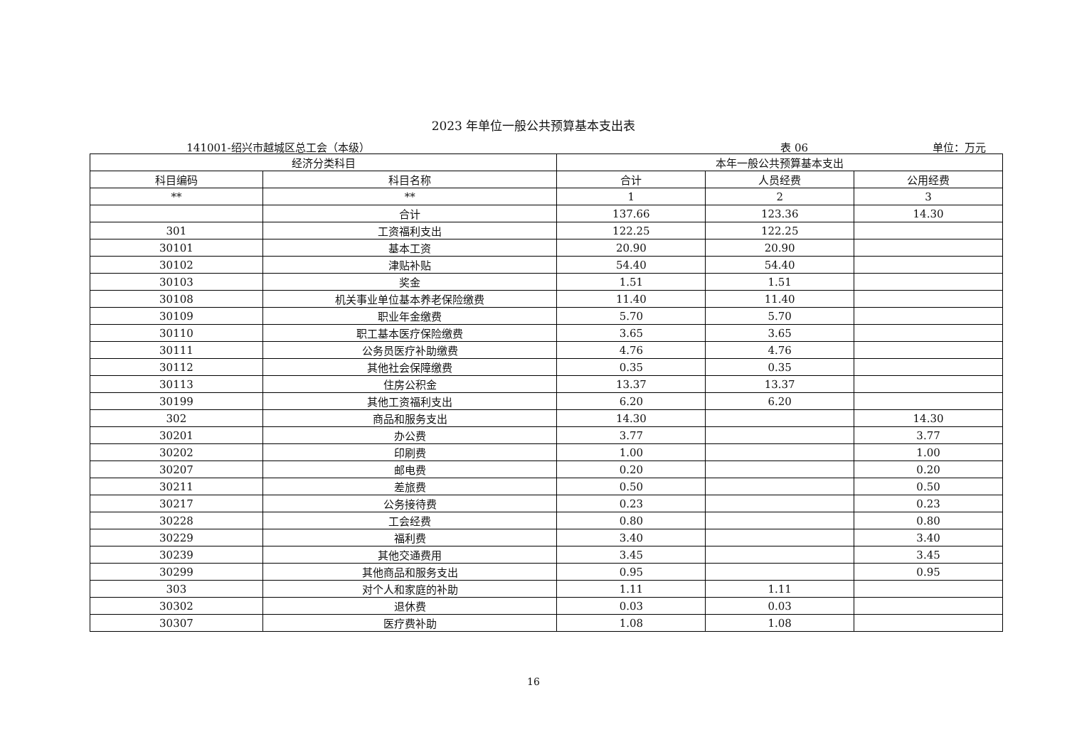2023 年单位一般公共预算基本支出表
141001-绍兴市越城区总工会（本级） 表 06 单位：万元
| 经济分类科目 | | 本年一般公共预算基本支出 | | |
| --- | --- | --- | --- | --- |
| 科目编码 | 科目名称 | 合计 | 人员经费 | 公用经费 |
| ** | ** | 1 | 2 | 3 |
| | 合计 | 137.66 | 123.36 | 14.30 |
| 301 | 工资福利支出 | 122.25 | 122.25 | |
| 30101 | 基本工资 | 20.90 | 20.90 | |
| 30102 | 津贴补贴 | 54.40 | 54.40 | |
| 30103 | 奖金 | 1.51 | 1.51 | |
| 30108 | 机关事业单位基本养老保险缴费 | 11.40 | 11.40 | |
| 30109 | 职业年金缴费 | 5.70 | 5.70 | |
| 30110 | 职工基本医疗保险缴费 | 3.65 | 3.65 | |
| 30111 | 公务员医疗补助缴费 | 4.76 | 4.76 | |
| 30112 | 其他社会保障缴费 | 0.35 | 0.35 | |
| 30113 | 住房公积金 | 13.37 | 13.37 | |
| 30199 | 其他工资福利支出 | 6.20 | 6.20 | |
| 302 | 商品和服务支出 | 14.30 | | 14.30 |
| 30201 | 办公费 | 3.77 | | 3.77 |
| 30202 | 印刷费 | 1.00 | | 1.00 |
| 30207 | 邮电费 | 0.20 | | 0.20 |
| 30211 | 差旅费 | 0.50 | | 0.50 |
| 30217 | 公务接待费 | 0.23 | | 0.23 |
| 30228 | 工会经费 | 0.80 | | 0.80 |
| 30229 | 福利费 | 3.40 | | 3.40 |
| 30239 | 其他交通费用 | 3.45 | | 3.45 |
| 30299 | 其他商品和服务支出 | 0.95 | | 0.95 |
| 303 | 对个人和家庭的补助 | 1.11 | 1.11 | |
| 30302 | 退休费 | 0.03 | 0.03 | |
| 30307 | 医疗费补助 | 1.08 | 1.08 | |
16